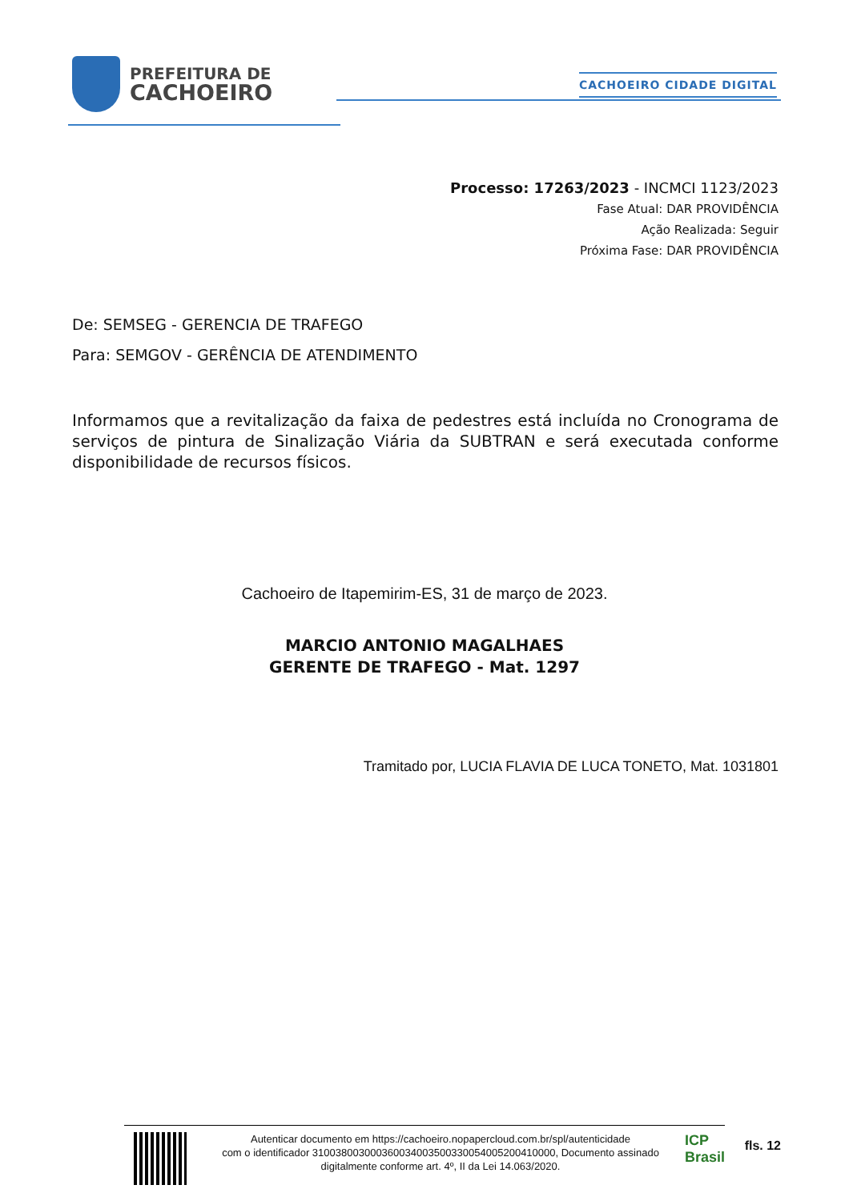PREFEITURA DE
CACHOEIRO
CACHOEIRO CIDADE DIGITAL
Processo: 17263/2023 - INCMCI 1123/2023
Fase Atual: DAR PROVIDÊNCIA
Ação Realizada: Seguir
Próxima Fase: DAR PROVIDÊNCIA
De: SEMSEG - GERENCIA DE TRAFEGO
Para: SEMGOV - GERÊNCIA DE ATENDIMENTO
Informamos que a revitalização da faixa de pedestres está incluída no Cronograma de serviços de pintura de Sinalização Viária da SUBTRAN e será executada conforme disponibilidade de recursos físicos.
Cachoeiro de Itapemirim-ES, 31 de março de 2023.
MARCIO ANTONIO MAGALHAES
GERENTE DE TRAFEGO - Mat. 1297
Tramitado por, LUCIA FLAVIA DE LUCA TONETO, Mat. 1031801
Autenticar documento em https://cachoeiro.nopapercloud.com.br/spl/autenticidade
com o identificador 310038003000360034003500330054005200410000, Documento assinado
digitalmente conforme art. 4º, II da Lei 14.063/2020.
ICP Brasil
fls. 12